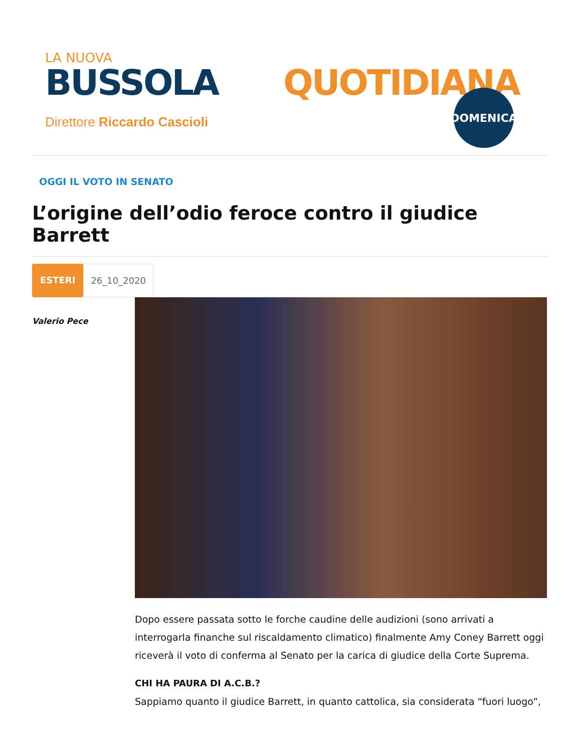LA NUOVA
BUSSOLA QUOTIDIANA
Direttore Riccardo Cascioli
DOMENICA
OGGI IL VOTO IN SENATO
L’origine dell’odio feroce contro il giudice Barrett
ESTERI 26_10_2020
Valerio Pece
Dopo essere passata sotto le forche caudine delle audizioni (sono arrivati a interrogarla finanche sul riscaldamento climatico) finalmente Amy Coney Barrett oggi riceverà il voto di conferma al Senato per la carica di giudice della Corte Suprema.
CHI HA PAURA DI A.C.B.?
Sappiamo quanto il giudice Barrett, in quanto cattolica, sia considerata “fuori luogo”,